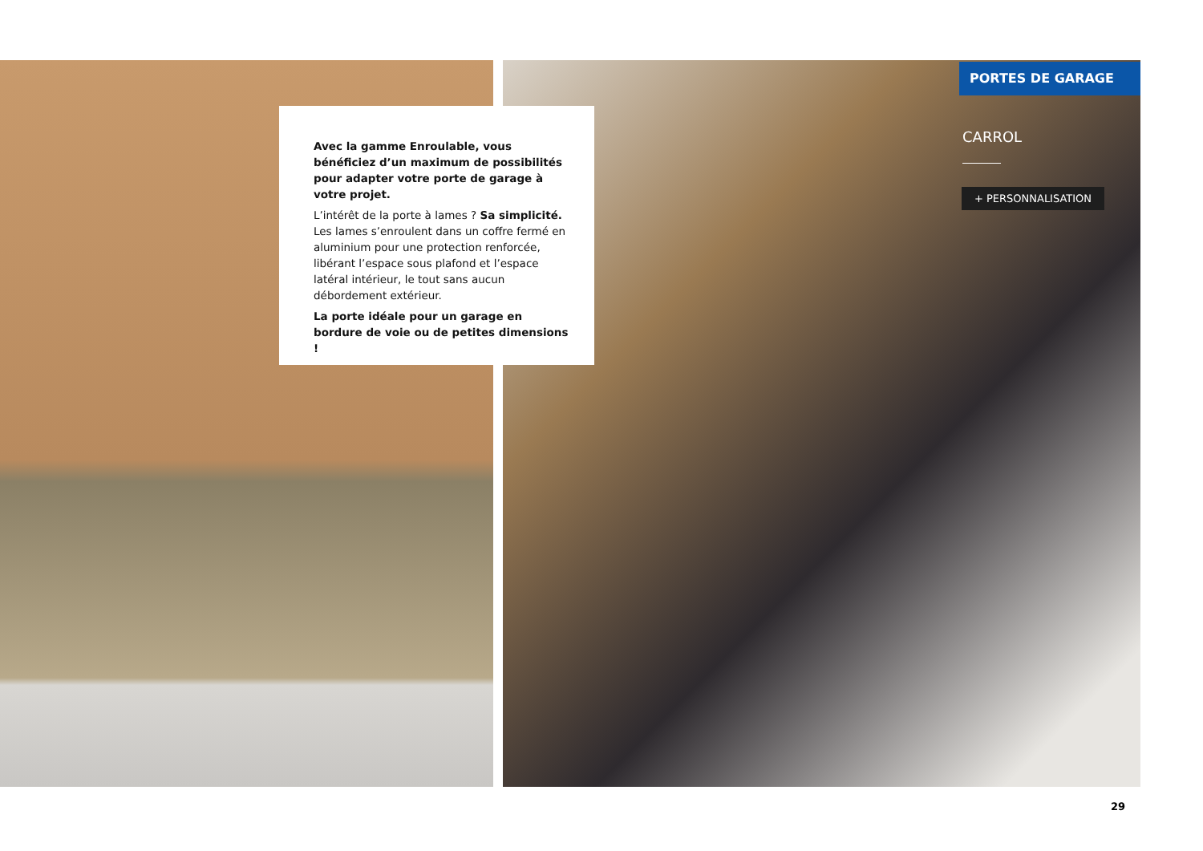PORTES DE GARAGE
Avec la gamme Enroulable, vous bénéficiez d’un maximum de possibilités pour adapter votre porte de garage à votre projet.
L’intérêt de la porte à lames ? Sa simplicité. Les lames s’enroulent dans un coffre fermé en aluminium pour une protection renforcée, libérant l’espace sous plafond et l’espace latéral intérieur, le tout sans aucun débordement extérieur.
La porte idéale pour un garage en bordure de voie ou de petites dimensions !
CARROL
+ PERSONNALISATION
29